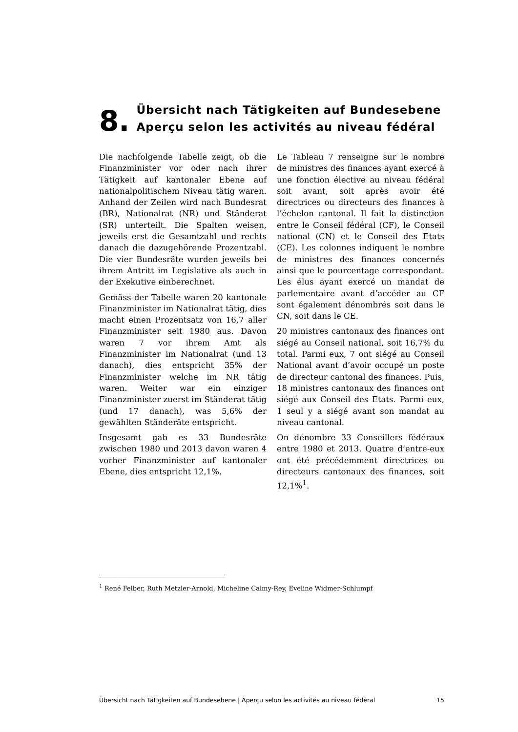8.
Übersicht nach Tätigkeiten auf Bundesebene
Aperçu selon les activités au niveau fédéral
Die nachfolgende Tabelle zeigt, ob die Finanzminister vor oder nach ihrer Tätigkeit auf kantonaler Ebene auf nationalpolitischem Niveau tätig waren. Anhand der Zeilen wird nach Bundesrat (BR), Nationalrat (NR) und Ständerat (SR) unterteilt. Die Spalten weisen, jeweils erst die Gesamtzahl und rechts danach die dazugehörende Prozentzahl. Die vier Bundesräte wurden jeweils bei ihrem Antritt im Legislative als auch in der Exekutive einberechnet.
Gemäss der Tabelle waren 20 kantonale Finanzminister im Nationalrat tätig, dies macht einen Prozentsatz von 16,7 aller Finanzminister seit 1980 aus. Davon waren 7 vor ihrem Amt als Finanzminister im Nationalrat (und 13 danach), dies entspricht 35% der Finanzminister welche im NR tätig waren. Weiter war ein einziger Finanzminister zuerst im Ständerat tätig (und 17 danach), was 5,6% der gewählten Ständeräte entspricht.
Insgesamt gab es 33 Bundesräte zwischen 1980 und 2013 davon waren 4 vorher Finanzminister auf kantonaler Ebene, dies entspricht 12,1%.
Le Tableau 7 renseigne sur le nombre de ministres des finances ayant exercé à une fonction élective au niveau fédéral soit avant, soit après avoir été directrices ou directeurs des finances à l’échelon cantonal. Il fait la distinction entre le Conseil fédéral (CF), le Conseil national (CN) et le Conseil des Etats (CE). Les colonnes indiquent le nombre de ministres des finances concernés ainsi que le pourcentage correspondant. Les élus ayant exercé un mandat de parlementaire avant d’accéder au CF sont également dénombrés soit dans le CN, soit dans le CE.
20 ministres cantonaux des finances ont siégé au Conseil national, soit 16,7% du total. Parmi eux, 7 ont siégé au Conseil National avant d’avoir occupé un poste de directeur cantonal des finances. Puis, 18 ministres cantonaux des finances ont siégé aux Conseil des Etats. Parmi eux, 1 seul y a siégé avant son mandat au niveau cantonal.
On dénombre 33 Conseillers fédéraux entre 1980 et 2013. Quatre d’entre-eux ont été précédemment directrices ou directeurs cantonaux des finances, soit 12,1%<sup>1</sup>.
<sup>1</sup> René Felber, Ruth Metzler-Arnold, Micheline Calmy-Rey, Eveline Widmer-Schlumpf
Übersicht nach Tätigkeiten auf Bundesebene | Aperçu selon les activités au niveau fédéral 15